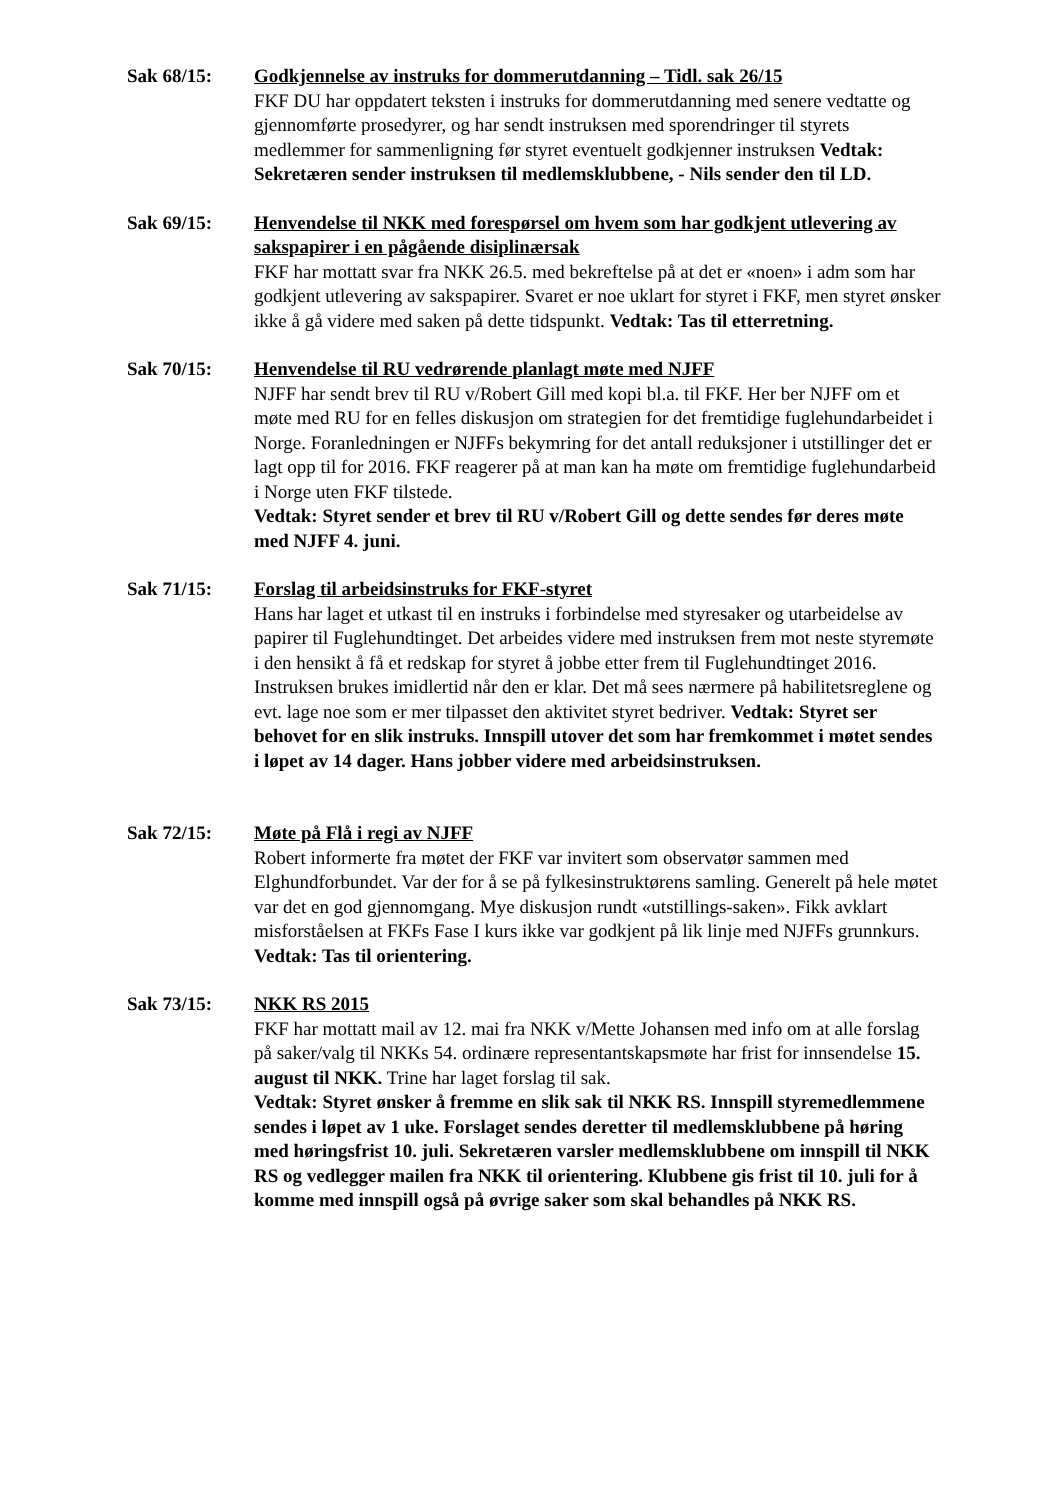Sak 68/15: Godkjennelse av instruks for dommerutdanning – Tidl. sak 26/15
FKF DU har oppdatert teksten i instruks for dommerutdanning med senere vedtatte og gjennomførte prosedyrer, og har sendt instruksen med sporendringer til styrets medlemmer for sammenligning før styret eventuelt godkjenner instruksen Vedtak: Sekretæren sender instruksen til medlemsklubbene, - Nils sender den til LD.
Sak 69/15: Henvendelse til NKK med forespørsel om hvem som har godkjent utlevering av sakspapirer i en pågående disiplinærsak
FKF har mottatt svar fra NKK 26.5. med bekreftelse på at det er «noen» i adm som har godkjent utlevering av sakspapirer. Svaret er noe uklart for styret i FKF, men styret ønsker ikke å gå videre med saken på dette tidspunkt. Vedtak: Tas til etterretning.
Sak 70/15: Henvendelse til RU vedrørende planlagt møte med NJFF
NJFF har sendt brev til RU v/Robert Gill med kopi bl.a. til FKF. Her ber NJFF om et møte med RU for en felles diskusjon om strategien for det fremtidige fuglehundarbeidet i Norge. Foranledningen er NJFFs bekymring for det antall reduksjoner i utstillinger det er lagt opp til for 2016. FKF reagerer på at man kan ha møte om fremtidige fuglehundarbeid i Norge uten FKF tilstede.
Vedtak: Styret sender et brev til RU v/Robert Gill og dette sendes før deres møte med NJFF 4. juni.
Sak 71/15: Forslag til arbeidsinstruks for FKF-styret
Hans har laget et utkast til en instruks i forbindelse med styresaker og utarbeidelse av papirer til Fuglehundtinget. Det arbeides videre med instruksen frem mot neste styremøte i den hensikt å få et redskap for styret å jobbe etter frem til Fuglehundtinget 2016. Instruksen brukes imidlertid når den er klar. Det må sees nærmere på habilitetsreglene og evt. lage noe som er mer tilpasset den aktivitet styret bedriver. Vedtak: Styret ser behovet for en slik instruks. Innspill utover det som har fremkommet i møtet sendes i løpet av 14 dager. Hans jobber videre med arbeidsinstruksen.
Sak 72/15: Møte på Flå i regi av NJFF
Robert informerte fra møtet der FKF var invitert som observatør sammen med Elghundforbundet. Var der for å se på fylkesinstruktørens samling. Generelt på hele møtet var det en god gjennomgang. Mye diskusjon rundt «utstillings-saken». Fikk avklart misforståelsen at FKFs Fase I kurs ikke var godkjent på lik linje med NJFFs grunnkurs. Vedtak: Tas til orientering.
Sak 73/15: NKK RS 2015
FKF har mottatt mail av 12. mai fra NKK v/Mette Johansen med info om at alle forslag på saker/valg til NKKs 54. ordinære representantskapsmøte har frist for innsendelse 15. august til NKK. Trine har laget forslag til sak.
Vedtak: Styret ønsker å fremme en slik sak til NKK RS. Innspill styremedlemmene sendes i løpet av 1 uke. Forslaget sendes deretter til medlemsklubbene på høring med høringsfrist 10. juli. Sekretæren varsler medlemsklubbene om innspill til NKK RS og vedlegger mailen fra NKK til orientering. Klubbene gis frist til 10. juli for å komme med innspill også på øvrige saker som skal behandles på NKK RS.